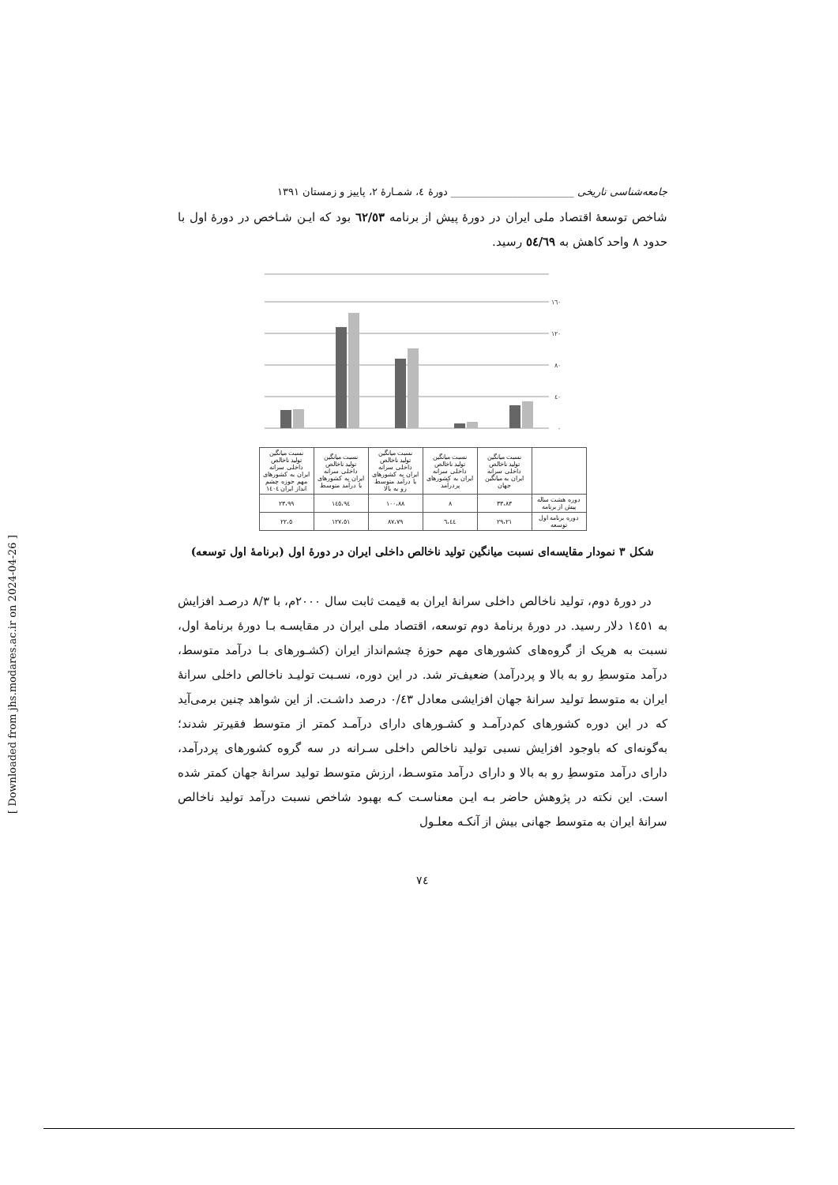جامعه‌شناسی تاریخی ________________________ دورهٔ ٤، شمـارهٔ ٢، پاییز و زمستان ١٣٩١
شاخص توسعهٔ اقتصاد ملی ایران در دورهٔ پیش از برنامه ٦٢/٥٣ بود که ایـن شـاخص در دورهٔ اول با حدود ٨ واحد کاهش به ٥٤/٦٩ رسید.
٠
٤٠
٨٠
١٢٠
١٦٠
| | نسبت میانگین تولید ناخالص داخلی سرانه ایران به میانگین جهان | نسبت میانگین تولید ناخالص داخلی سرانه ایران به کشورهای پردرآمد | نسبت میانگین تولید ناخالص داخلی سرانه ایران به کشورهای با درآمد متوسط رو به بالا | نسبت میانگین تولید ناخالص داخلی سرانه ایران به کشورهای با درآمد متوسط | نسبت میانگین تولید ناخالص داخلی سرانه ایران به کشورهای مهم حوزه چشم انداز ایران ١٤٠٤ |
| --- | --- | --- | --- | --- | --- |
| دوره هشت ساله پیش از برنامه | ٣٣،٨٣ | ٨ | ١٠٠،٨٨ | ١٤٥،٩٤ | ٢٣،٩٩ |
| دوره برنامه اول توسعه | ٢٩،٢١ | ٦،٤٤ | ٨٧،٧٩ | ١٢٧،٥١ | ٢٢،٥ |
شکل ٣ نمودار مقایسه‌ای نسبت میانگین تولید ناخالص داخلی ایران در دورهٔ اول (برنامهٔ اول توسعه)
در دورهٔ دوم، تولید ناخالص داخلی سرانهٔ ایران به قیمت ثابت سال ٢٠٠٠م، با ٨/٣ درصـد افزایش به ١٤٥١ دلار رسید. در دورهٔ برنامهٔ دوم توسعه، اقتصاد ملی ایران در مقایسـه بـا دورهٔ برنامهٔ اول، نسبت به هریک از گروه‌های کشورهای مهم حوزهٔ چشم‌انداز ایران (کشـورهای بـا درآمد متوسط، درآمد متوسطِ رو به بالا و پردرآمد) ضعیف‌تر شد. در این دوره، نسـبت تولیـد ناخالص داخلی سرانهٔ ایران به متوسط تولید سرانهٔ جهان افزایشی معادل ٠/٤٣ درصد داشـت. از این شواهد چنین برمی‌آید که در این دوره کشورهای کم‌درآمـد و کشـورهای دارای درآمـد کمتر از متوسط فقیرتر شدند؛ به‌گونه‌ای که باوجود افزایش نسبی تولید ناخالص داخلی سـرانه در سه گروه کشورهای پردرآمد، دارای درآمد متوسطِ رو به بالا و دارای درآمد متوسـط، ارزش متوسط تولید سرانهٔ جهان کمتر شده است. این نکته در پژوهش حاضر بـه ایـن معناسـت کـه بهبود شاخص نسبت درآمد تولید ناخالص سرانهٔ ایران به متوسط جهانی بیش از آنکـه معلـول
٧٤
[ Downloaded from jhs.modares.ac.ir on 2024-04-26 ]